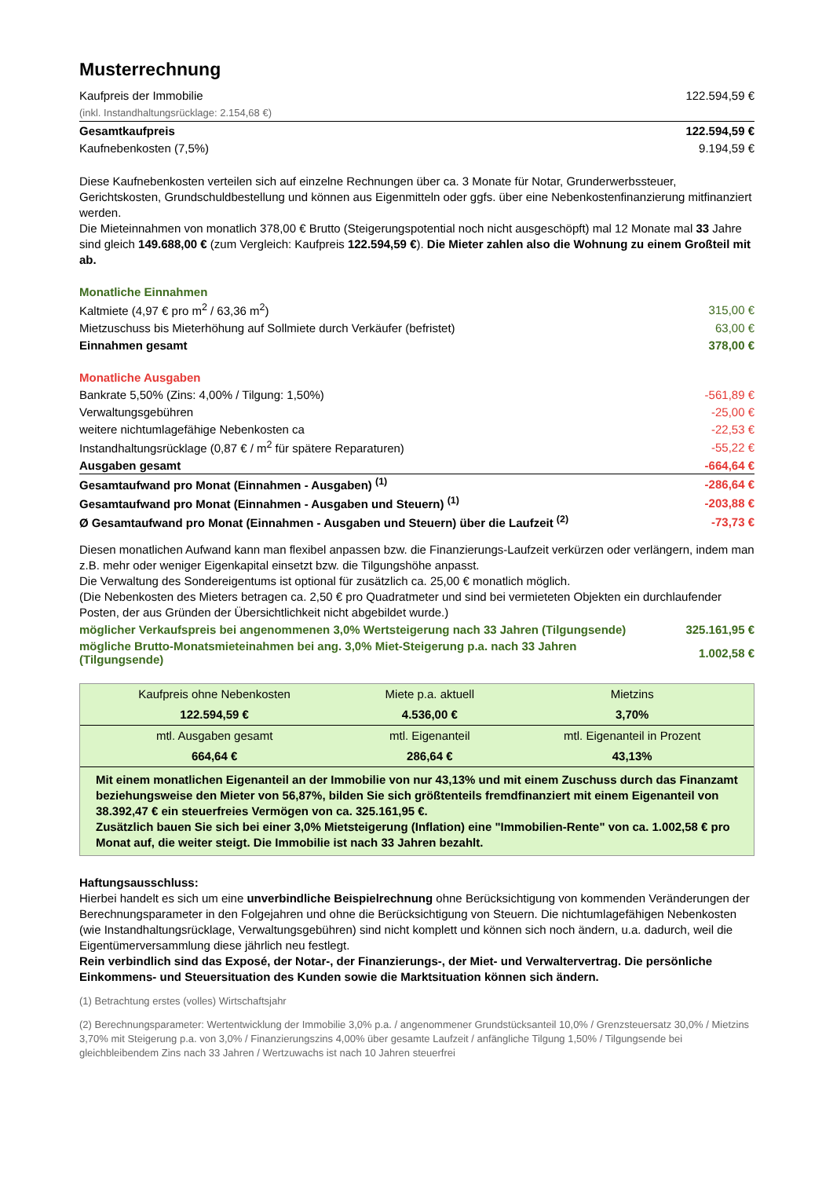Musterrechnung
| Kaufpreis der Immobilie | 122.594,59 € |
| (inkl. Instandhaltungsrücklage: 2.154,68 €) | |
| Gesamtkaufpreis | 122.594,59 € |
| Kaufnebenkosten (7,5%) | 9.194,59 € |
Diese Kaufnebenkosten verteilen sich auf einzelne Rechnungen über ca. 3 Monate für Notar, Grunderwerbssteuer, Gerichtskosten, Grundschuldbestellung und können aus Eigenmitteln oder ggfs. über eine Nebenkostenfinanzierung mitfinanziert werden.
Die Mieteinnahmen von monatlich 378,00 € Brutto (Steigerungspotential noch nicht ausgeschöpft) mal 12 Monate mal 33 Jahre sind gleich 149.688,00 € (zum Vergleich: Kaufpreis 122.594,59 €). Die Mieter zahlen also die Wohnung zu einem Großteil mit ab.
Monatliche Einnahmen
| Kaltmiete (4,97 € pro m<sup>2</sup> / 63,36 m<sup>2</sup>) | 315,00 € |
| Mietzuschuss bis Mieterhöhung auf Sollmiete durch Verkäufer (befristet) | 63,00 € |
| Einnahmen gesamt | 378,00 € |
Monatliche Ausgaben
| Bankrate 5,50% (Zins: 4,00% / Tilgung: 1,50%) | -561,89 € |
| Verwaltungsgebühren | -25,00 € |
| weitere nichtumlagefähige Nebenkosten ca | -22,53 € |
| Instandhaltungsrücklage (0,87 € / m<sup>2</sup> für spätere Reparaturen) | -55,22 € |
| Ausgaben gesamt | -664,64 € |
| Gesamtaufwand pro Monat (Einnahmen - Ausgaben) <sup>(1)</sup> | -286,64 € |
| Gesamtaufwand pro Monat (Einnahmen - Ausgaben und Steuern) <sup>(1)</sup> | -203,88 € |
| Ø Gesamtaufwand pro Monat (Einnahmen - Ausgaben und Steuern) über die Laufzeit <sup>(2)</sup> | -73,73 € |
Diesen monatlichen Aufwand kann man flexibel anpassen bzw. die Finanzierungs-Laufzeit verkürzen oder verlängern, indem man z.B. mehr oder weniger Eigenkapital einsetzt bzw. die Tilgungshöhe anpasst.
Die Verwaltung des Sondereigentums ist optional für zusätzlich ca. 25,00 € monatlich möglich.
(Die Nebenkosten des Mieters betragen ca. 2,50 € pro Quadratmeter und sind bei vermieteten Objekten ein durchlaufender Posten, der aus Gründen der Übersichtlichkeit nicht abgebildet wurde.)
| möglicher Verkaufspreis bei angenommenen 3,0% Wertsteigerung nach 33 Jahren (Tilgungsende) | 325.161,95 € |
| mögliche Brutto-Monatsmieteinahmen bei ang. 3,0% Miet-Steigerung p.a. nach 33 Jahren (Tilgungsende) | 1.002,58 € |
| Kaufpreis ohne Nebenkosten | Miete p.a. aktuell | Mietzins |
| 122.594,59 € | 4.536,00 € | 3,70% |
| mtl. Ausgaben gesamt | mtl. Eigenanteil | mtl. Eigenanteil in Prozent |
| 664,64 € | 286,64 € | 43,13% |
Mit einem monatlichen Eigenanteil an der Immobilie von nur 43,13% und mit einem Zuschuss durch das Finanzamt beziehungsweise den Mieter von 56,87%, bilden Sie sich größtenteils fremdfinanziert mit einem Eigenanteil von 38.392,47 € ein steuerfreies Vermögen von ca. 325.161,95 €.
Zusätzlich bauen Sie sich bei einer 3,0% Mietsteigerung (Inflation) eine "Immobilien-Rente" von ca. 1.002,58 € pro Monat auf, die weiter steigt. Die Immobilie ist nach 33 Jahren bezahlt.
Haftungsausschluss:
Hierbei handelt es sich um eine unverbindliche Beispielrechnung ohne Berücksichtigung von kommenden Veränderungen der Berechnungsparameter in den Folgejahren und ohne die Berücksichtigung von Steuern. Die nichtumlagefähigen Nebenkosten (wie Instandhaltungsrücklage, Verwaltungsgebühren) sind nicht komplett und können sich noch ändern, u.a. dadurch, weil die Eigentümerversammlung diese jährlich neu festlegt.
Rein verbindlich sind das Exposé, der Notar-, der Finanzierungs-, der Miet- und Verwaltervertrag. Die persönliche Einkommens- und Steuersituation des Kunden sowie die Marktsituation können sich ändern.
(1) Betrachtung erstes (volles) Wirtschaftsjahr
(2) Berechnungsparameter: Wertentwicklung der Immobilie 3,0% p.a. / angenommener Grundstücksanteil 10,0% / Grenzsteuersatz 30,0% / Mietzins 3,70% mit Steigerung p.a. von 3,0% / Finanzierungszins 4,00% über gesamte Laufzeit / anfängliche Tilgung 1,50% / Tilgungsende bei gleichbleibendem Zins nach 33 Jahren / Wertzuwachs ist nach 10 Jahren steuerfrei